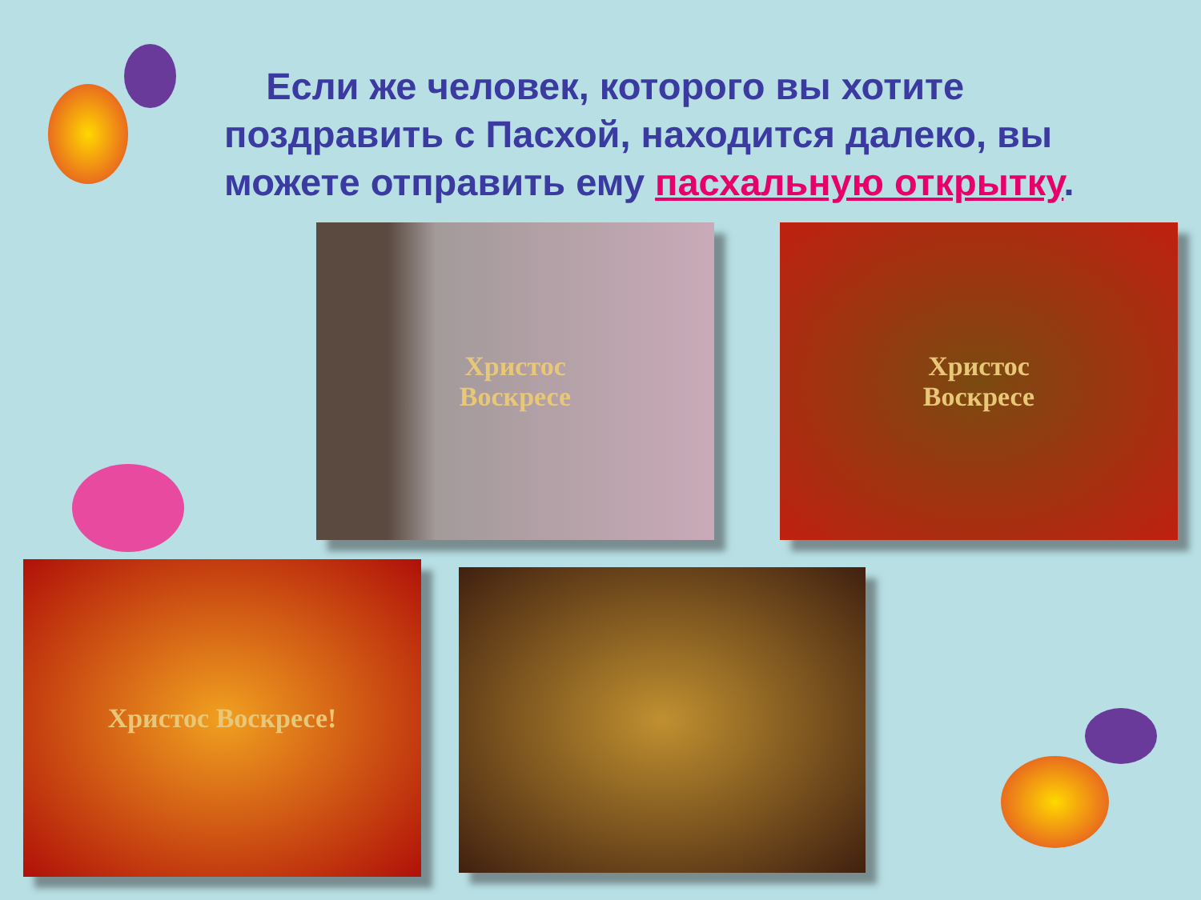Если же человек, которого вы хотите поздравить с Пасхой, находится далеко, вы можете отправить ему пасхальную открытку.
Христос
Воскресе
Христос
Воскресе
Христос Воскресе!